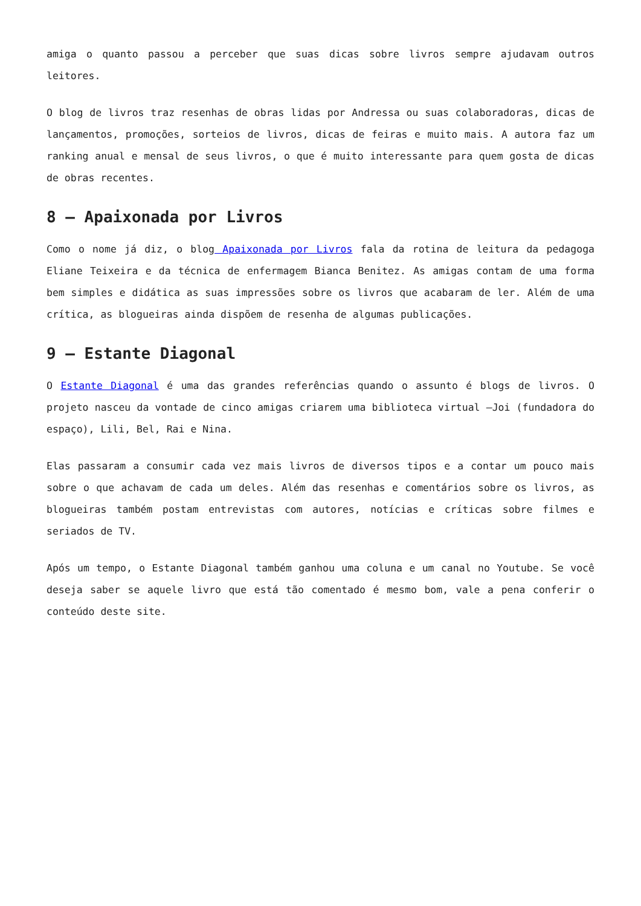amiga o quanto passou a perceber que suas dicas sobre livros sempre ajudavam outros leitores.
O blog de livros traz resenhas de obras lidas por Andressa ou suas colaboradoras, dicas de lançamentos, promoções, sorteios de livros, dicas de feiras e muito mais. A autora faz um ranking anual e mensal de seus livros, o que é muito interessante para quem gosta de dicas de obras recentes.
8 – Apaixonada por Livros
Como o nome já diz, o blog Apaixonada por Livros fala da rotina de leitura da pedagoga Eliane Teixeira e da técnica de enfermagem Bianca Benitez. As amigas contam de uma forma bem simples e didática as suas impressões sobre os livros que acabaram de ler. Além de uma crítica, as blogueiras ainda dispõem de resenha de algumas publicações.
9 – Estante Diagonal
O Estante Diagonal é uma das grandes referências quando o assunto é blogs de livros. O projeto nasceu da vontade de cinco amigas criarem uma biblioteca virtual –Joi (fundadora do espaço), Lili, Bel, Rai e Nina.
Elas passaram a consumir cada vez mais livros de diversos tipos e a contar um pouco mais sobre o que achavam de cada um deles. Além das resenhas e comentários sobre os livros, as blogueiras também postam entrevistas com autores, notícias e críticas sobre filmes e seriados de TV.
Após um tempo, o Estante Diagonal também ganhou uma coluna e um canal no Youtube. Se você deseja saber se aquele livro que está tão comentado é mesmo bom, vale a pena conferir o conteúdo deste site.